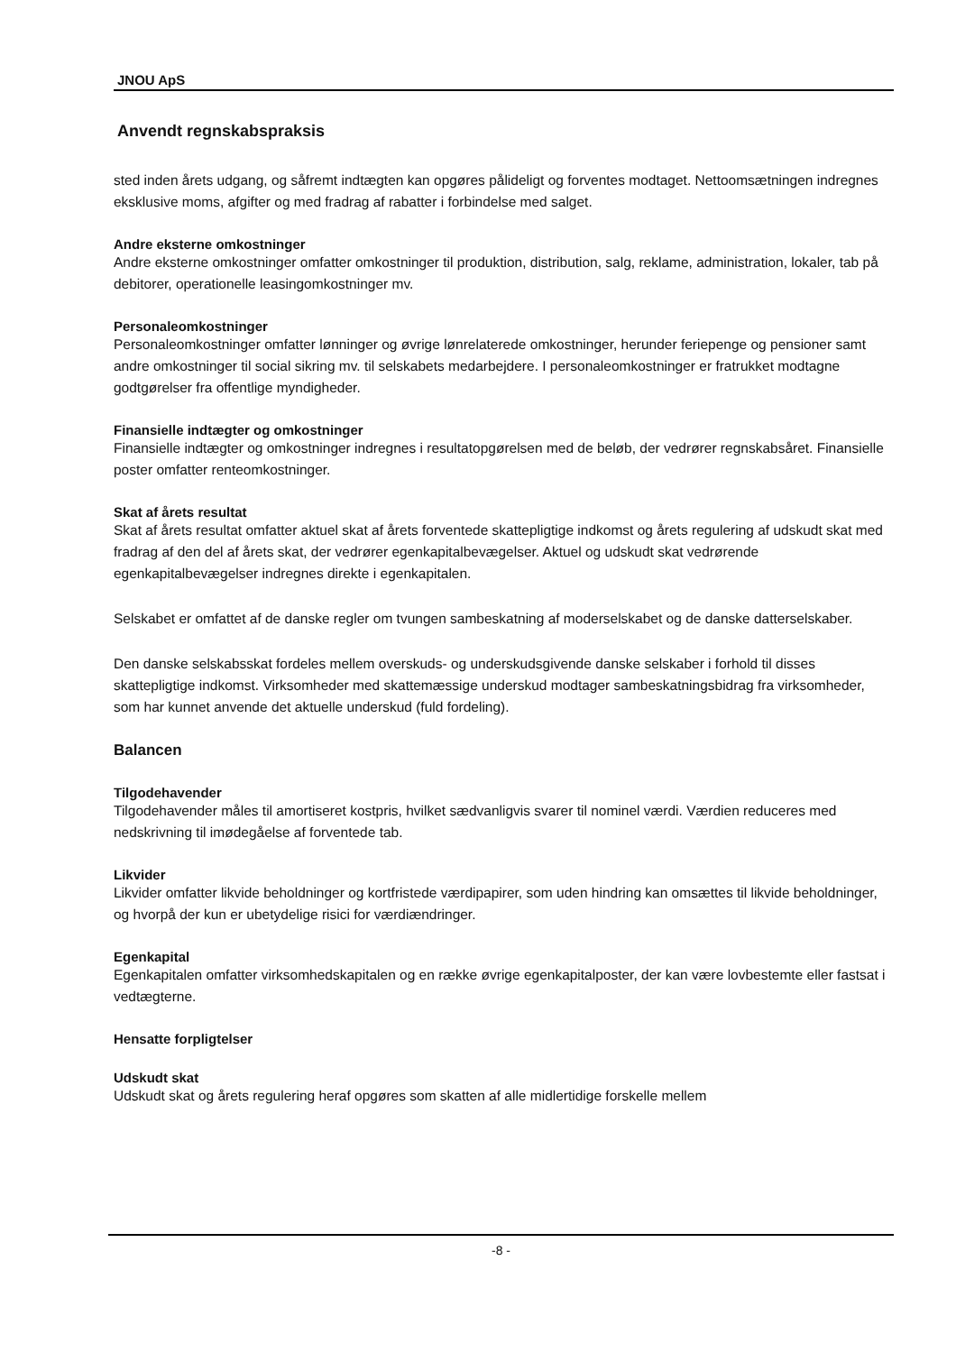JNOU ApS
Anvendt regnskabspraksis
sted inden årets udgang, og såfremt indtægten kan opgøres pålideligt og forventes modtaget. Nettoomsætningen indregnes eksklusive moms, afgifter og med fradrag af rabatter i forbindelse med salget.
Andre eksterne omkostninger
Andre eksterne omkostninger omfatter omkostninger til produktion, distribution, salg, reklame, administration, lokaler, tab på debitorer, operationelle leasingomkostninger mv.
Personaleomkostninger
Personaleomkostninger omfatter lønninger og øvrige lønrelaterede omkostninger, herunder feriepenge og pensioner samt andre omkostninger til social sikring mv. til selskabets medarbejdere. I personaleomkostninger er fratrukket modtagne godtgørelser fra offentlige myndigheder.
Finansielle indtægter og omkostninger
Finansielle indtægter og omkostninger indregnes i resultatopgørelsen med de beløb, der vedrører regnskabsåret. Finansielle poster omfatter renteomkostninger.
Skat af årets resultat
Skat af årets resultat omfatter aktuel skat af årets forventede skattepligtige indkomst og årets regulering af udskudt skat med fradrag af den del af årets skat, der vedrører egenkapitalbevægelser. Aktuel og udskudt skat vedrørende egenkapitalbevægelser indregnes direkte i egenkapitalen.
Selskabet er omfattet af de danske regler om tvungen sambeskatning af moderselskabet og de danske datterselskaber.
Den danske selskabsskat fordeles mellem overskuds- og underskudsgivende danske selskaber i forhold til disses skattepligtige indkomst. Virksomheder med skattemæssige underskud modtager sambeskatningsbidrag fra virksomheder, som har kunnet anvende det aktuelle underskud (fuld fordeling).
Balancen
Tilgodehavender
Tilgodehavender måles til amortiseret kostpris, hvilket sædvanligvis svarer til nominel værdi. Værdien reduceres med nedskrivning til imødegåelse af forventede tab.
Likvider
Likvider omfatter likvide beholdninger og kortfristede værdipapirer, som uden hindring kan omsættes til likvide beholdninger, og hvorpå der kun er ubetydelige risici for værdiændringer.
Egenkapital
Egenkapitalen omfatter virksomhedskapitalen og en række øvrige egenkapitalposter, der kan være lovbestemte eller fastsat i vedtægterne.
Hensatte forpligtelser
Udskudt skat
Udskudt skat og årets regulering heraf opgøres som skatten af alle midlertidige forskelle mellem
-8 -